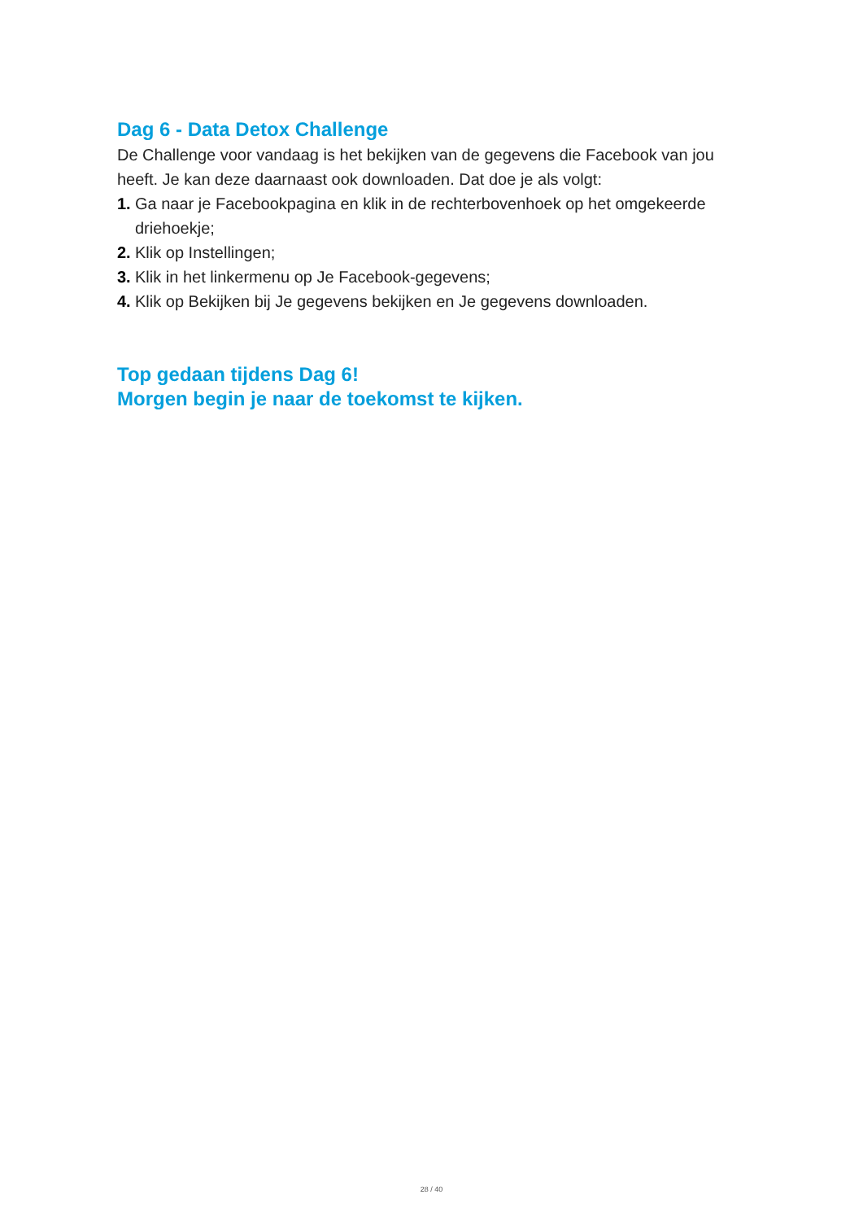Dag 6 - Data Detox Challenge
De Challenge voor vandaag is het bekijken van de gegevens die Facebook van jou heeft. Je kan deze daarnaast ook downloaden. Dat doe je als volgt:
1. Ga naar je Facebookpagina en klik in de rechterbovenhoek op het omgekeerde driehoekje;
2. Klik op Instellingen;
3. Klik in het linkermenu op Je Facebook-gegevens;
4. Klik op Bekijken bij Je gegevens bekijken en Je gegevens downloaden.
Top gedaan tijdens Dag 6!
Morgen begin je naar de toekomst te kijken.
28 / 40